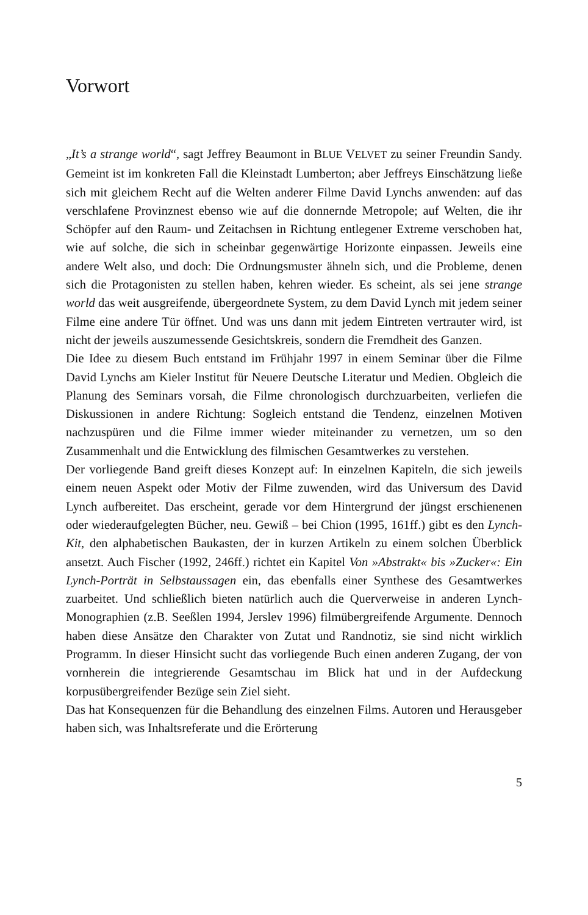Vorwort
„It’s a strange world“, sagt Jeffrey Beaumont in BLUE VELVET zu seiner Freundin Sandy. Gemeint ist im konkreten Fall die Kleinstadt Lumberton; aber Jeffreys Einschätzung ließe sich mit gleichem Recht auf die Welten anderer Filme David Lynchs anwenden: auf das verschlafene Provinznest ebenso wie auf die donnernde Metropole; auf Welten, die ihr Schöpfer auf den Raum- und Zeitachsen in Richtung entlegener Extreme verschoben hat, wie auf solche, die sich in scheinbar gegenwärtige Horizonte einpassen. Jeweils eine andere Welt also, und doch: Die Ordnungsmuster ähneln sich, und die Probleme, denen sich die Protagonisten zu stellen haben, kehren wieder. Es scheint, als sei jene strange world das weit ausgreifende, übergeordnete System, zu dem David Lynch mit jedem seiner Filme eine andere Tür öffnet. Und was uns dann mit jedem Eintreten vertrauter wird, ist nicht der jeweils auszumessende Gesichtskreis, sondern die Fremdheit des Ganzen.
Die Idee zu diesem Buch entstand im Frühjahr 1997 in einem Seminar über die Filme David Lynchs am Kieler Institut für Neuere Deutsche Literatur und Medien. Obgleich die Planung des Seminars vorsah, die Filme chronologisch durchzuarbeiten, verliefen die Diskussionen in andere Richtung: Sogleich entstand die Tendenz, einzelnen Motiven nachzuspüren und die Filme immer wieder miteinander zu vernetzen, um so den Zusammenhalt und die Entwicklung des filmischen Gesamtwerkes zu verstehen.
Der vorliegende Band greift dieses Konzept auf: In einzelnen Kapiteln, die sich jeweils einem neuen Aspekt oder Motiv der Filme zuwenden, wird das Universum des David Lynch aufbereitet. Das erscheint, gerade vor dem Hintergrund der jüngst erschienenen oder wiederaufgelegten Bücher, neu. Gewiß – bei Chion (1995, 161ff.) gibt es den Lynch-Kit, den alphabetischen Baukasten, der in kurzen Artikeln zu einem solchen Überblick ansetzt. Auch Fischer (1992, 246ff.) richtet ein Kapitel Von »Abstrakt« bis »Zucker«: Ein Lynch-Porträt in Selbstaussagen ein, das ebenfalls einer Synthese des Gesamtwerkes zuarbeitet. Und schließlich bieten natürlich auch die Querverweise in anderen Lynch-Monographien (z.B. Seeßlen 1994, Jerslev 1996) filmübergreifende Argumente. Dennoch haben diese Ansätze den Charakter von Zutat und Randnotiz, sie sind nicht wirklich Programm. In dieser Hinsicht sucht das vorliegende Buch einen anderen Zugang, der von vornherein die integrierende Gesamtschau im Blick hat und in der Aufdeckung korpusübergreifender Bezüge sein Ziel sieht.
Das hat Konsequenzen für die Behandlung des einzelnen Films. Autoren und Herausgeber haben sich, was Inhaltsreferate und die Erörterung
5